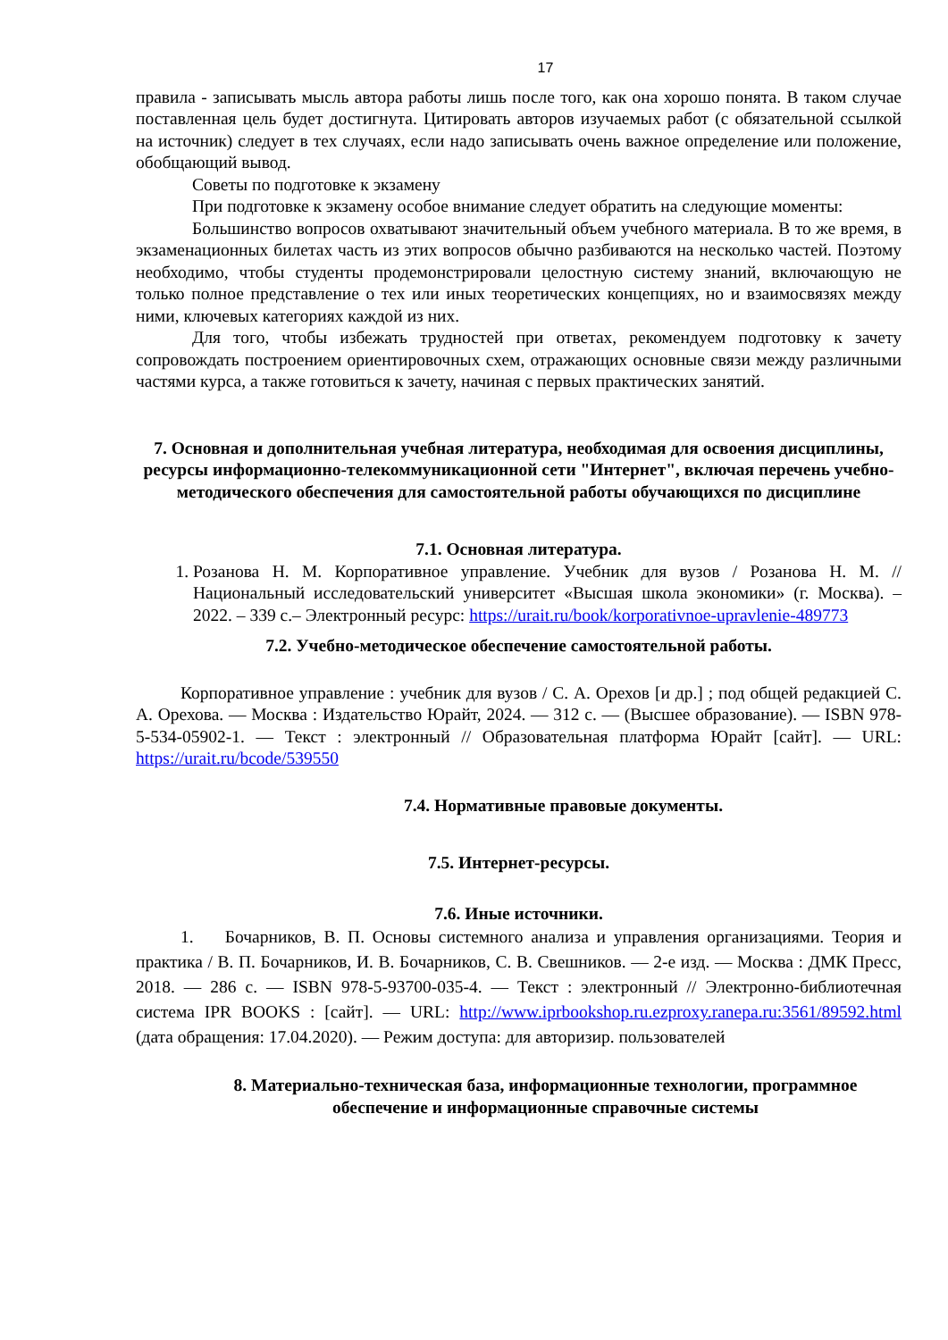17
правила - записывать мысль автора работы лишь после того, как она хорошо понята. В таком случае поставленная цель будет достигнута. Цитировать авторов изучаемых работ (с обязательной ссылкой на источник) следует в тех случаях, если надо записывать очень важное определение или положение, обобщающий вывод.
Советы по подготовке к экзамену
При подготовке к экзамену особое внимание следует обратить на следующие моменты:
Большинство вопросов охватывают значительный объем учебного материала. В то же время, в экзаменационных билетах часть из этих вопросов обычно разбиваются на несколько частей. Поэтому необходимо, чтобы студенты продемонстрировали целостную систему знаний, включающую не только полное представление о тех или иных теоретических концепциях, но и взаимосвязях между ними, ключевых категориях каждой из них.
Для того, чтобы избежать трудностей при ответах, рекомендуем подготовку к зачету сопровождать построением ориентировочных схем, отражающих основные связи между различными частями курса, а также готовиться к зачету, начиная с первых практических занятий.
7. Основная и дополнительная учебная литература, необходимая для освоения дисциплины, ресурсы информационно-телекоммуникационной сети "Интернет", включая перечень учебно-методического обеспечения для самостоятельной работы обучающихся по дисциплине
7.1. Основная литература.
1. Розанова Н. М. Корпоративное управление. Учебник для вузов / Розанова Н. М. //Национальный исследовательский университет «Высшая школа экономики» (г. Москва). – 2022. – 339 с.– Электронный ресурс: https://urait.ru/book/korporativnoe-upravlenie-489773
7.2. Учебно-методическое обеспечение самостоятельной работы.
Корпоративное управление : учебник для вузов / С. А. Орехов [и др.] ; под общей редакцией С. А. Орехова. — Москва : Издательство Юрайт, 2024. — 312 с. — (Высшее образование). — ISBN 978-5-534-05902-1. — Текст : электронный // Образовательная платформа Юрайт [сайт]. — URL: https://urait.ru/bcode/539550
7.4. Нормативные правовые документы.
7.5. Интернет-ресурсы.
7.6. Иные источники.
1. Бочарников, В. П. Основы системного анализа и управления организациями. Теория и практика / В. П. Бочарников, И. В. Бочарников, С. В. Свешников. — 2-е изд. — Москва : ДМК Пресс, 2018. — 286 с. — ISBN 978-5-93700-035-4. — Текст : электронный // Электронно-библиотечная система IPR BOOKS : [сайт]. — URL: http://www.iprbookshop.ru.ezproxy.ranepa.ru:3561/89592.html (дата обращения: 17.04.2020). — Режим доступа: для авторизир. пользователей
8. Материально-техническая база, информационные технологии, программное обеспечение и информационные справочные системы